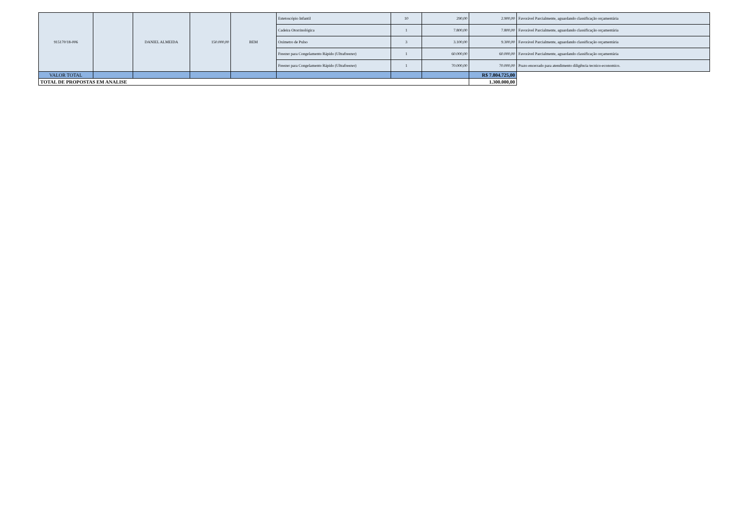| 915170/18-006 | | DANIEL ALMEIDA | 150.000,00 | BEM | Estetoscópio Infantil | 10 | 290,00 | 2.900,00 | Favorável Parcialmente, aguardando classificação orçamentária |
| | | | | | Cadeira Otorrinológica | 1 | 7.800,00 | 7.800,00 | Favorável Parcialmente, aguardando classificação orçamentária |
| | | | | | Oxímetro de Pulso | 3 | 3.100,00 | 9.300,00 | Favorável Parcialmente, aguardando classificação orçamentária |
| | | | | | Freezer para Congelamento Rápido (Ultrafreezer) | 1 | 60.000,00 | 60.000,00 | Favorável Parcialmente, aguardando classificação orçamentária |
| | | | | | Freezer para Congelamento Rápido (Ultrafreezer) | 1 | 70.000,00 | 70.000,00 | Prazo encerrado para atendimento diligência tecnico-economico. |
| VALOR TOTAL | | | | | | | | R$ 7.804.725,00 | |
| TOTAL DE PROPOSTAS EM ANALISE | | | | | | | | 1.300.000,00 | |